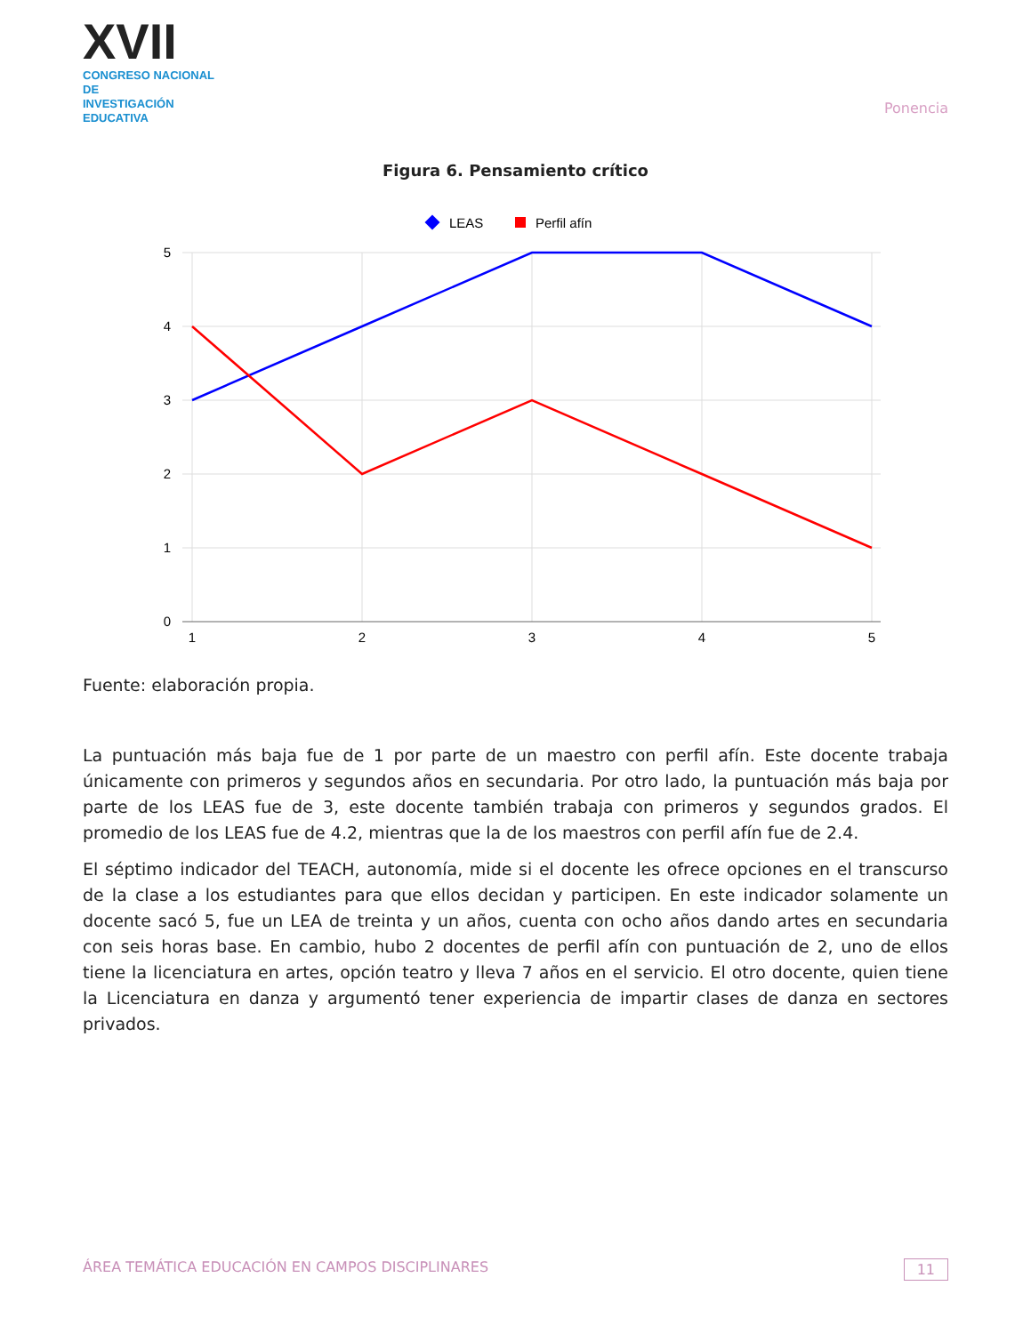XVII
CONGRESO NACIONAL DE
INVESTIGACIÓN EDUCATIVA
Ponencia
Figura 6. Pensamiento crítico
LEAS
Perfil afín
5
4
3
2
1
0
1
2
3
4
5
Fuente: elaboración propia.
La puntuación más baja fue de 1 por parte de un maestro con perfil afín. Este docente trabaja únicamente con primeros y segundos años en secundaria. Por otro lado, la puntuación más baja por parte de los LEAS fue de 3, este docente también trabaja con primeros y segundos grados. El promedio de los LEAS fue de 4.2, mientras que la de los maestros con perfil afín fue de 2.4.
El séptimo indicador del TEACH, autonomía, mide si el docente les ofrece opciones en el transcurso de la clase a los estudiantes para que ellos decidan y participen. En este indicador solamente un docente sacó 5, fue un LEA de treinta y un años, cuenta con ocho años dando artes en secundaria con seis horas base. En cambio, hubo 2 docentes de perfil afín con puntuación de 2, uno de ellos tiene la licenciatura en artes, opción teatro y lleva 7 años en el servicio. El otro docente, quien tiene la Licenciatura en danza y argumentó tener experiencia de impartir clases de danza en sectores privados.
ÁREA TEMÁTICA EDUCACIÓN EN CAMPOS DISCIPLINARES 11